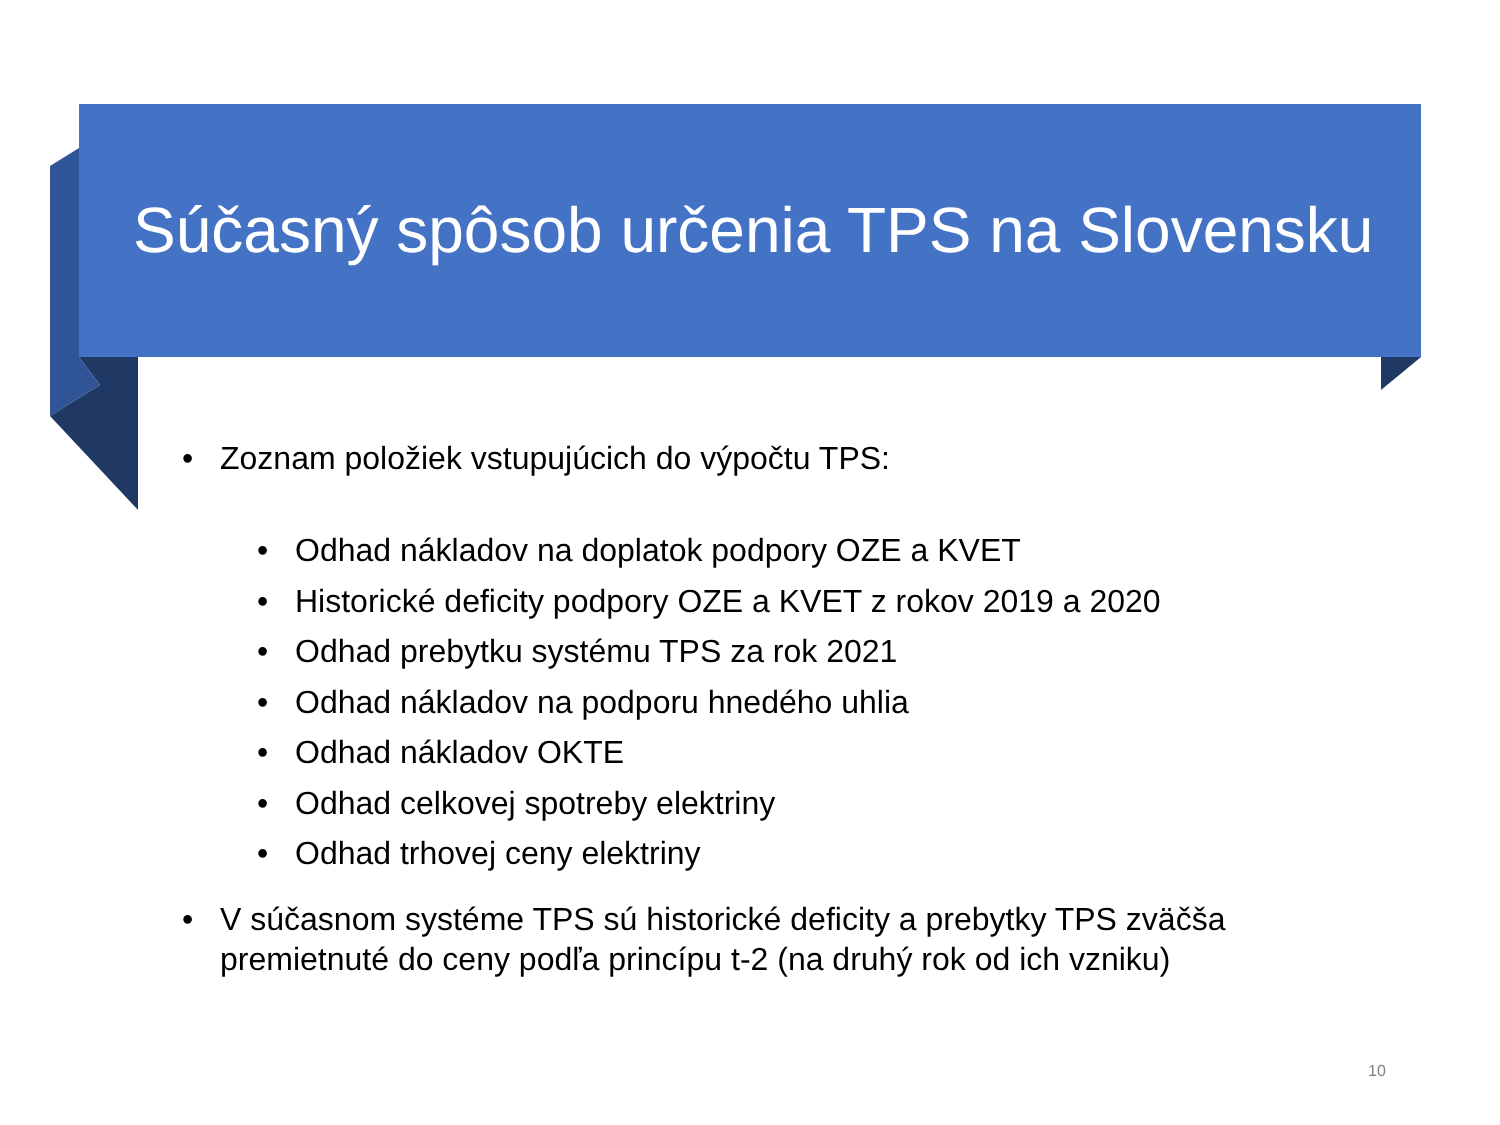Súčasný spôsob určenia TPS na Slovensku
• Zoznam položiek vstupujúcich do výpočtu TPS:
• Odhad nákladov na doplatok podpory OZE a KVET
• Historické deficity podpory OZE a KVET z rokov 2019 a 2020
• Odhad prebytku systému TPS za rok 2021
• Odhad nákladov na podporu hnedého uhlia
• Odhad nákladov OKTE
• Odhad celkovej spotreby elektriny
• Odhad trhovej ceny elektriny
• V súčasnom systéme TPS sú historické deficity a prebytky TPS zväčša
premietnuté do ceny podľa princípu t-2 (na druhý rok od ich vzniku)
10